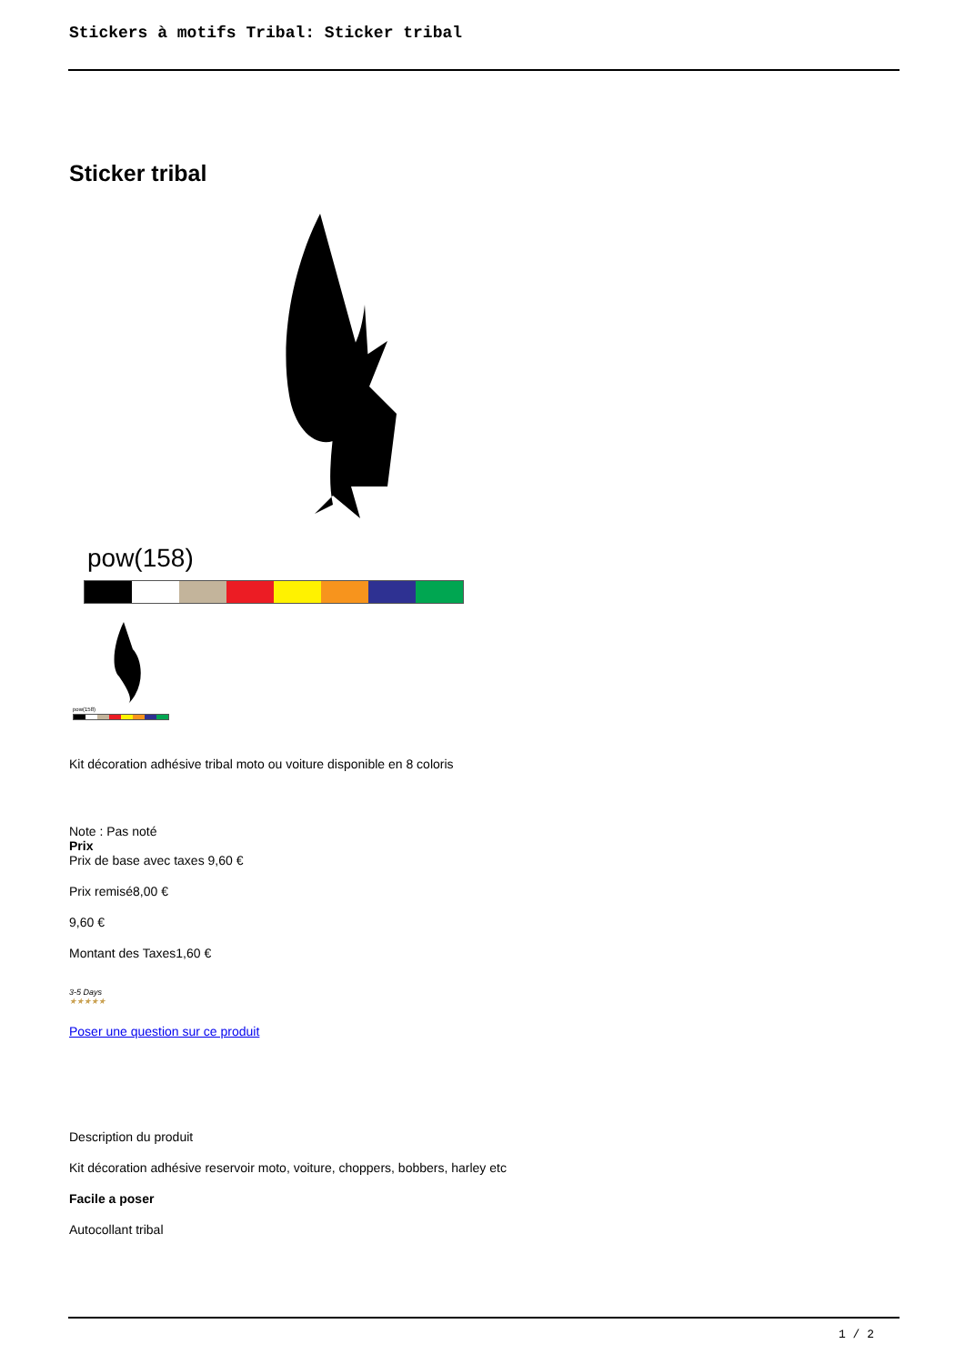Stickers à motifs Tribal: Sticker tribal
Sticker tribal
pow(158)
pow(158)
Kit décoration adhésive tribal moto ou voiture disponible en 8 coloris
Note : Pas noté
Prix
Prix de base avec taxes 9,60 €
Prix remisé8,00 €
9,60 €
Montant des Taxes1,60 €
3-5 Days
★★★★★
Poser une question sur ce produit
Description du produit
Kit décoration adhésive reservoir moto, voiture, choppers, bobbers, harley etc
Facile a poser
Autocollant tribal
1 / 2